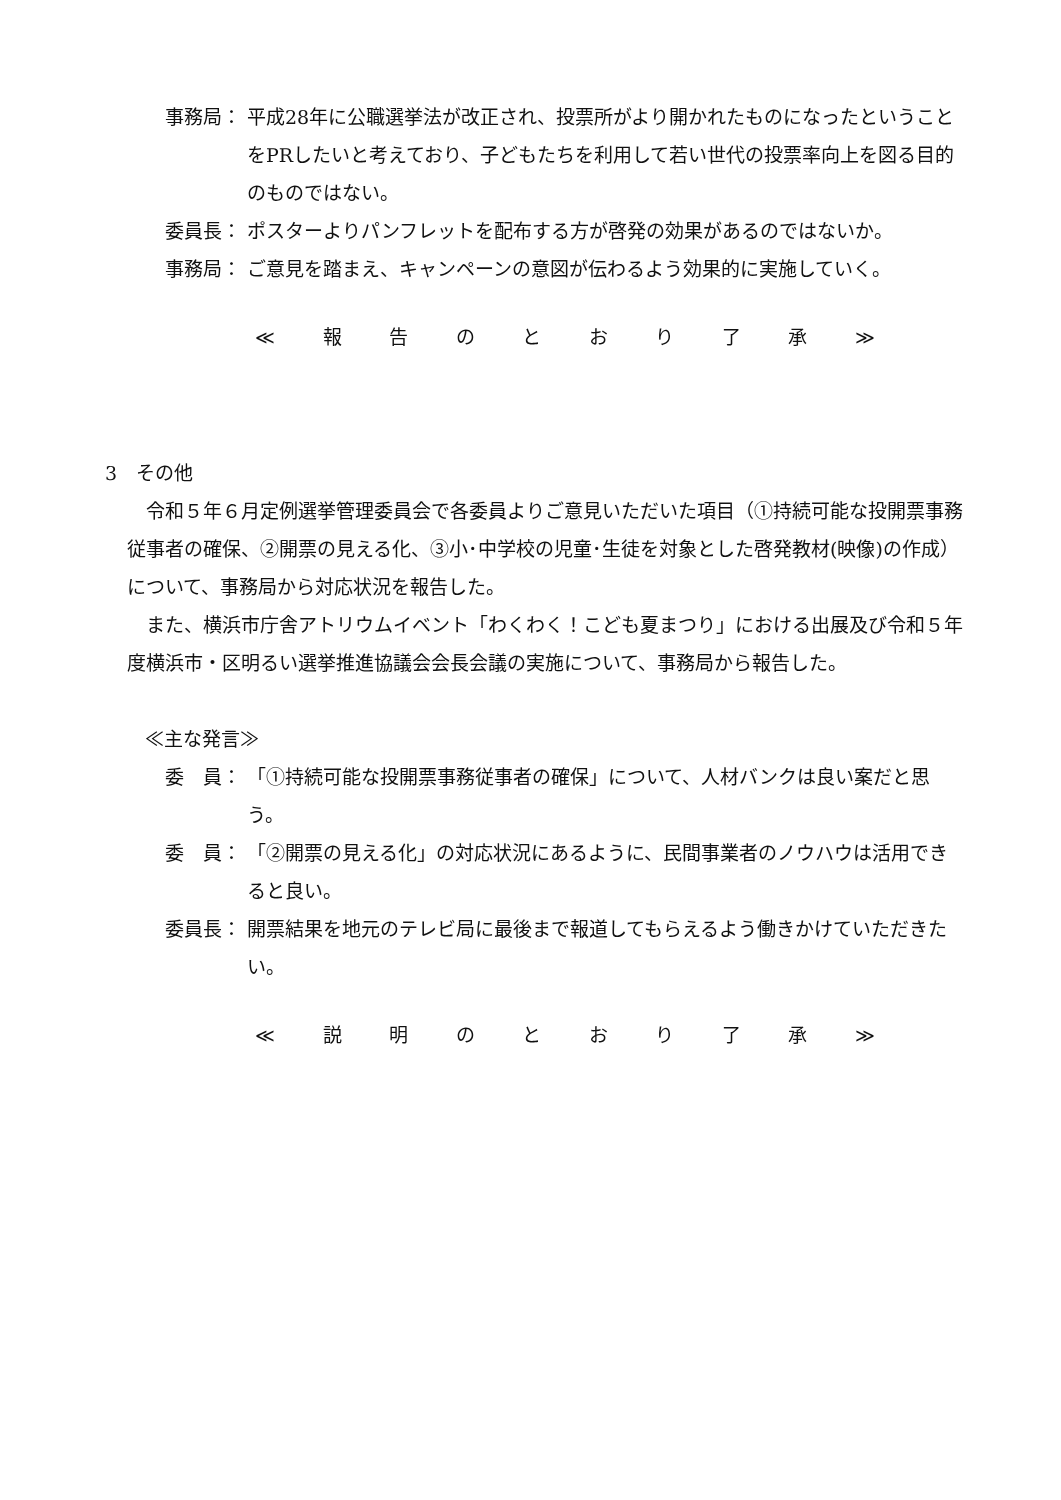事務局： 平成28年に公職選挙法が改正され、投票所がより開かれたものになったということをPRしたいと考えており、子どもたちを利用して若い世代の投票率向上を図る目的のものではない。
委員長： ポスターよりパンフレットを配布する方が啓発の効果があるのではないか。
事務局： ご意見を踏まえ、キャンペーンの意図が伝わるよう効果的に実施していく。
≪ 報告のとおり了承 ≫
3　その他
　令和５年６月定例選挙管理委員会で各委員よりご意見いただいた項目（①持続可能な投開票事務従事者の確保、②開票の見える化、③小･中学校の児童･生徒を対象とした啓発教材(映像)の作成）について、事務局から対応状況を報告した。
　また、横浜市庁舎アトリウムイベント「わくわく！こども夏まつり」における出展及び令和５年度横浜市・区明るい選挙推進協議会会長会議の実施について、事務局から報告した。
≪主な発言≫
委　員： 「①持続可能な投開票事務従事者の確保」について、人材バンクは良い案だと思う。
委　員： 「②開票の見える化」の対応状況にあるように、民間事業者のノウハウは活用できると良い。
委員長： 開票結果を地元のテレビ局に最後まで報道してもらえるよう働きかけていただきたい。
≪ 説明のとおり了承 ≫